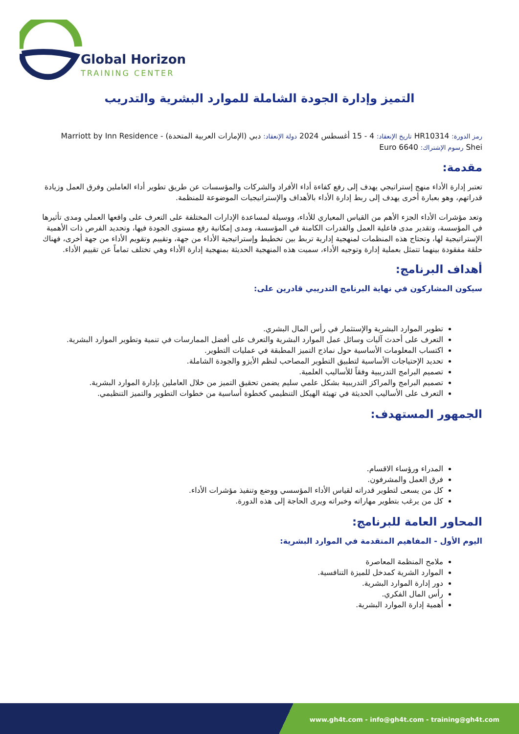Global Horizon
TRAINING CENTER
التميز وإدارة الجودة الشاملة للموارد البشرية والتدريب
رمز الدورة: HR10314 تاريخ الإنعقاد: 4 - 15 أغسطس 2024 دولة الإنعقاد: دبي (الإمارات العربية المتحدة) - Marriott by Inn Residence
Shei رسوم الإشتراك: 6640 Euro
مقدمة:
تعتبر إدارة الأداء منهج إستراتيجي يهدف إلى رفع كفاءة أداء الأفراد والشركات والمؤسسات عن طريق تطوير أداء العاملين وفرق العمل وزيادة قدراتهم، وهو بعبارة أخرى يهدف إلى ربط إدارة الأداء بالأهداف والإستراتيجيات الموضوعة للمنظمة.
وتعد مؤشرات الأداء الجزء الأهم من القياس المعياري للأداء، ووسيلة لمساعدة الإدارات المختلفة على التعرف على واقعها العملي ومدى تأثيرها في المؤسسة، وتقدير مدى فاعلية العمل والقدرات الكامنة في المؤسسة، ومدى إمكانية رفع مستوى الجودة فيها، وتحديد الفرص ذات الأهمية الإستراتيجية لها، وتحتاج هذه المنظمات لمنهجية إدارية تربط بين تخطيط وإستراتيجية الأداء من جهة، وتقييم وتقويم الأداء من جهة أخرى، فهناك حلقة مفقودة بينهما تتمثل بعملية إدارة وتوجيه الأداء، سميت هذه المنهجية الحديثة بمنهجية إدارة الأداء وهي تختلف تماماً عن تقييم الأداء.
أهداف البرنامج:
سيكون المشاركون في نهاية البرنامج التدريبي قادرين على:
تطوير الموارد البشرية والإستثمار في رأس المال البشري.
التعرف على أحدث آليات وسائل عمل الموارد البشرية والتعرف على أفضل الممارسات في تنمية وتطوير الموارد البشرية.
اكتساب المعلومات الأساسية حول نماذج التميز المطبقة في عمليات التطوير.
تحديد الإحتياجات الأساسية لتطبيق التطوير المصاحب لنظم الأيزو والجودة الشاملة.
تصميم البرامج التدريبية وفقاً للأساليب العلمية.
تصميم البرامج والمراكز التدريبية بشكل علمي سليم يضمن تحقيق التميز من خلال العاملين بإدارة الموارد البشرية.
التعرف على الأساليب الحديثة في تهيئة الهيكل التنظيمي كخطوة أساسية من خطوات التطوير والتميز التنظيمي.
الجمهور المستهدف:
المدراء ورؤساء الاقسام.
فرق العمل والمشرفون.
كل من يسعى لتطوير قدراته لقياس الأداء المؤسسي ووضع وتنفيذ مؤشرات الأداء.
كل من يرغب بتطوير مهاراته وخبراته ويرى الحاجة إلى هذه الدورة.
المحاور العامة للبرنامج:
اليوم الأول - المفاهيم المتقدمة في الموارد البشرية:
ملامح المنظمة المعاصرة
الموارد الشرية كمدخل للميزة التنافسية.
دور إدارة الموارد البشرية.
رأس المال الفكري.
أهمية إدارة الموارد البشرية.
www.gh4t.com - info@gh4t.com - training@gh4t.com